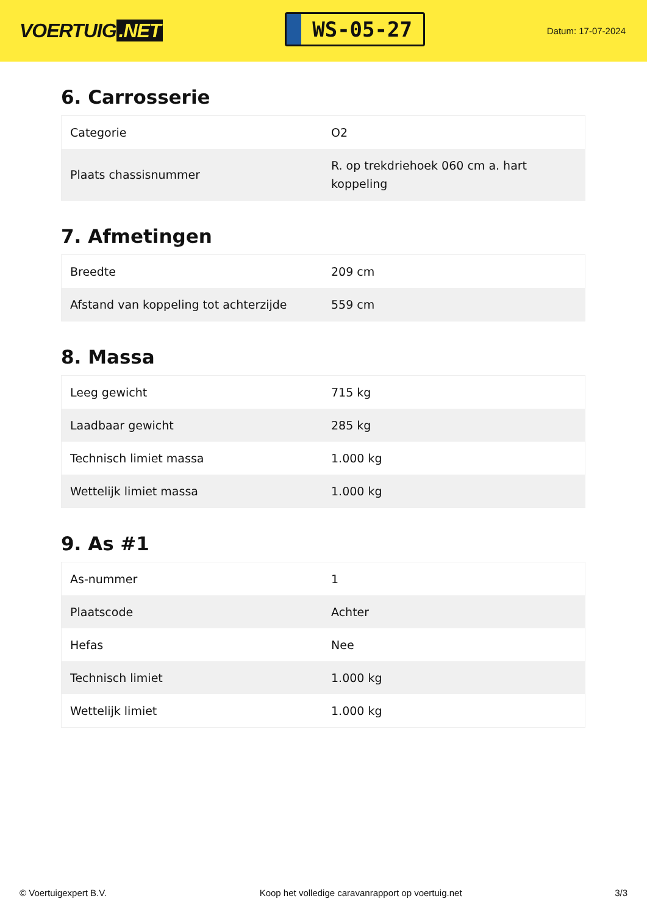VOERTUIG.NET
WS-05-27
Datum: 17-07-2024
6. Carrosserie
| Categorie | O2 |
| Plaats chassisnummer | R. op trekdriehoek 060 cm a. hart koppeling |
7. Afmetingen
| Breedte | 209 cm |
| Afstand van koppeling tot achterzijde | 559 cm |
8. Massa
| Leeg gewicht | 715 kg |
| Laadbaar gewicht | 285 kg |
| Technisch limiet massa | 1.000 kg |
| Wettelijk limiet massa | 1.000 kg |
9. As #1
| As-nummer | 1 |
| Plaatscode | Achter |
| Hefas | Nee |
| Technisch limiet | 1.000 kg |
| Wettelijk limiet | 1.000 kg |
© Voertuigexpert B.V. Koop het volledige caravanrapport op voertuig.net 3/3